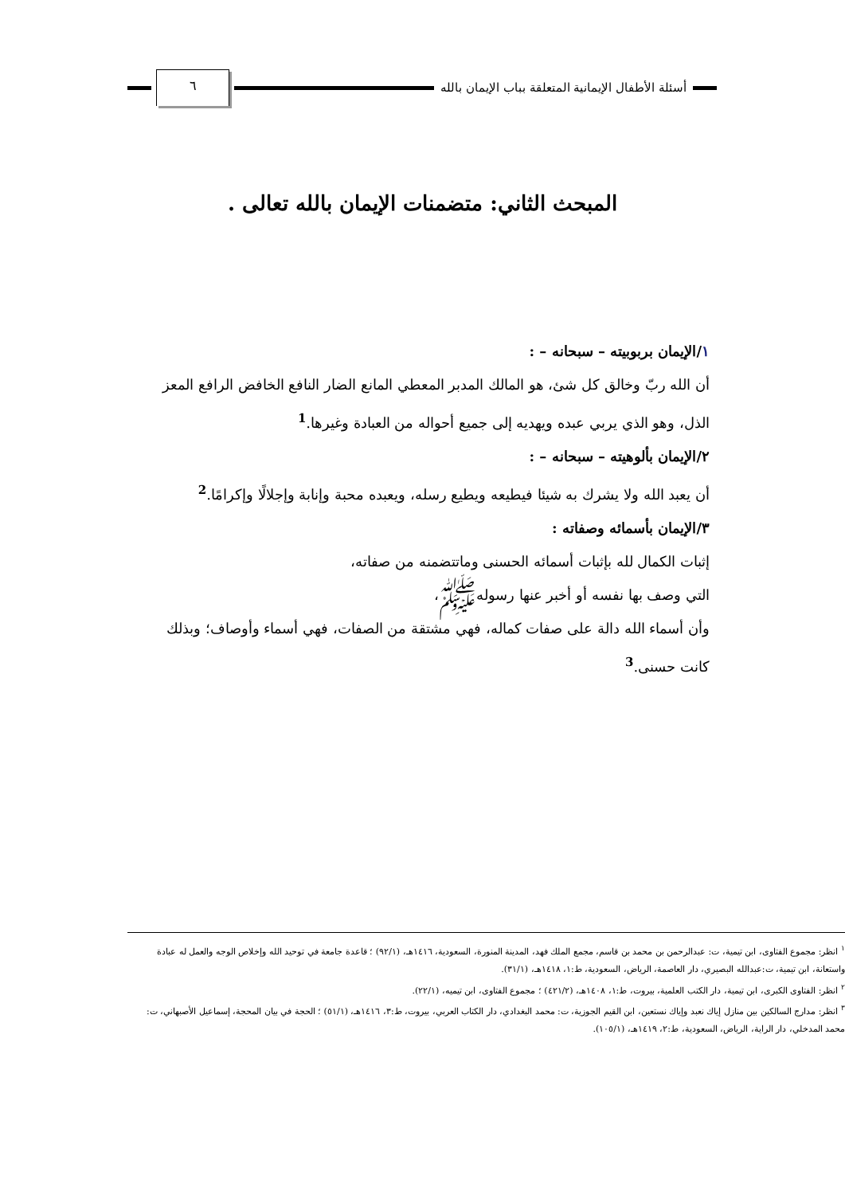أسئلة الأطفال الإيمانية المتعلقة بباب الإيمان بالله
٦
المبحث الثاني: متضمنات الإيمان بالله تعالى .
١/الإيمان بربوبيته – سبحانه – :
أن الله ربّ وخالق كل شئ، هو المالك المدبر المعطي المانع الضار النافع الخافض الرافع المعز الذل، وهو الذي يربي عبده ويهديه إلى جميع أحواله من العبادة وغيرها.<sup>1</sup>
٢/الإيمان بألوهيته – سبحانه – :
أن يعبد الله ولا يشرك به شيئا فيطيعه ويطيع رسله، ويعبده محبة وإنابة وإجلالًا وإكرامًا.<sup>2</sup>
٣/الإيمان بأسمائه وصفاته :
إثبات الكمال لله بإثبات أسمائه الحسنى وماتتضمنه من صفاته،
التي وصف بها نفسه أو أخبر عنها رسولهﷺ،
وأن أسماء الله دالة على صفات كماله، فهي مشتقة من الصفات، فهي أسماء وأوصاف؛ وبذلك كانت حسنى.<sup>3</sup>
<sup>١</sup> انظر: مجموع الفتاوى، ابن تيمية، ت: عبدالرحمن بن محمد بن قاسم، مجمع الملك فهد، المدينة المنورة، السعودية، ١٤١٦هـ، (٩٢/١) ؛ قاعدة جامعة في توحيد الله وإخلاص الوجه والعمل له عبادة واستعانة، ابن تيمية، ت:عبدالله البصيري، دار العاصمة، الرياض، السعودية، ط:١، ١٤١٨هـ، (٣١/١).
<sup>٢</sup> انظر: الفتاوى الكبرى، ابن تيمية، دار الكتب العلمية، بيروت، ط:١، ١٤٠٨هـ، (٤٢١/٢) ؛ مجموع الفتاوى، ابن تيميه، (٢٢/١).
<sup>٣</sup> انظر: مدارج السالكين بين منازل إياك نعبد وإياك نستعين، ابن القيم الجوزية، ت: محمد البغدادي، دار الكتاب العربي، بيروت، ط:٣، ١٤١٦هـ، (٥١/١) ؛ الحجة في بيان المحجة، إسماعيل الأصبهاني، ت: محمد المدخلي، دار الراية، الرياض، السعودية، ط:٢، ١٤١٩هـ، (١٠٥/١).